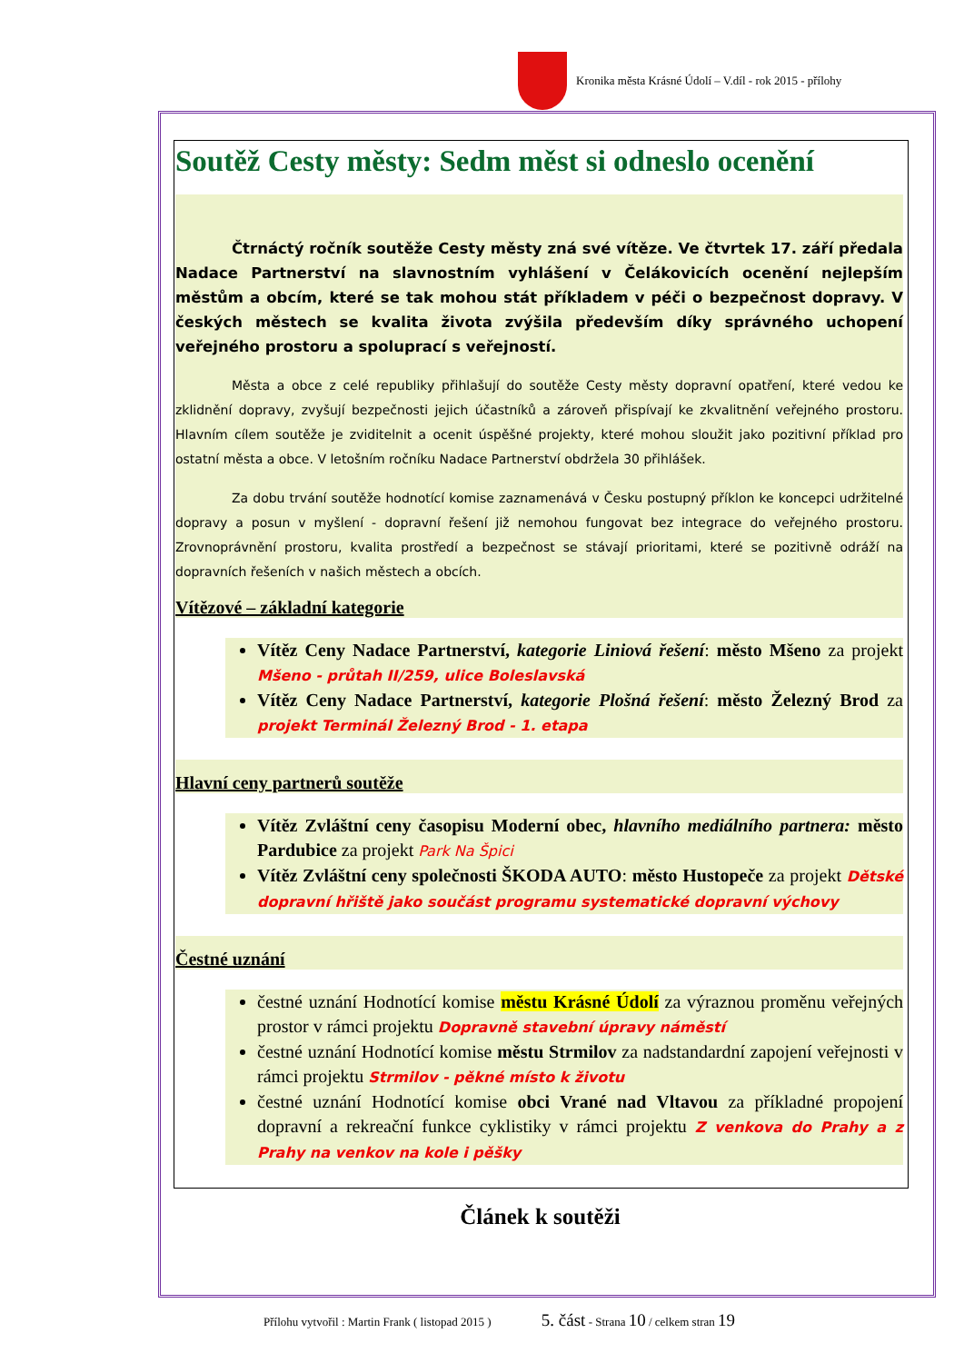Kronika města Krásné Údolí – V.díl - rok 2015 - přílohy
Soutěž Cesty městy: Sedm měst si odneslo ocenění
Čtrnáctý ročník soutěže Cesty městy zná své vítěze. Ve čtvrtek 17. září předala Nadace Partnerství na slavnostním vyhlášení v Čelákovicích ocenění nejlepším městům a obcím, které se tak mohou stát příkladem v péči o bezpečnost dopravy. V českých městech se kvalita života zvýšila především díky správného uchopení veřejného prostoru a spoluprací s veřejností.
Města a obce z celé republiky přihlašují do soutěže Cesty městy dopravní opatření, které vedou ke zklidnění dopravy, zvyšují bezpečnosti jejich účastníků a zároveň přispívají ke zkvalitnění veřejného prostoru. Hlavním cílem soutěže je zviditelnit a ocenit úspěšné projekty, které mohou sloužit jako pozitivní příklad pro ostatní města a obce. V letošním ročníku Nadace Partnerství obdržela 30 přihlášek.
Za dobu trvání soutěže hodnotící komise zaznamenává v Česku postupný příklon ke koncepci udržitelné dopravy a posun v myšlení - dopravní řešení již nemohou fungovat bez integrace do veřejného prostoru. Zrovnoprávnění prostoru, kvalita prostředí a bezpečnost se stávají prioritami, které se pozitivně odráží na dopravních řešeních v našich městech a obcích.
Vítězové – základní kategorie
Vítěz Ceny Nadace Partnerství, kategorie Liniová řešení: město Mšeno za projekt Mšeno - průtah II/259, ulice Boleslavská
Vítěz Ceny Nadace Partnerství, kategorie Plošná řešení: město Železný Brod za projekt Terminál Železný Brod - 1. etapa
Hlavní ceny partnerů soutěže
Vítěz Zvláštní ceny časopisu Moderní obec, hlavního mediálního partnera: město Pardubice za projekt Park Na Špici
Vítěz Zvláštní ceny společnosti ŠKODA AUTO: město Hustopeče za projekt Dětské dopravní hřiště jako součást programu systematické dopravní výchovy
Čestné uznání
čestné uznání Hodnotící komise městu Krásné Údolí za výraznou proměnu veřejných prostor v rámci projektu Dopravně stavební úpravy náměstí
čestné uznání Hodnotící komise městu Strmilov za nadstandardní zapojení veřejnosti v rámci projektu Strmilov - pěkné místo k životu
čestné uznání Hodnotící komise obci Vrané nad Vltavou za příkladné propojení dopravní a rekreační funkce cyklistiky v rámci projektu Z venkova do Prahy a z Prahy na venkov na kole i pěšky
Článek k soutěži
Přílohu vytvořil : Martin Frank ( listopad 2015 ) 5. část - Strana 10 / celkem stran 19